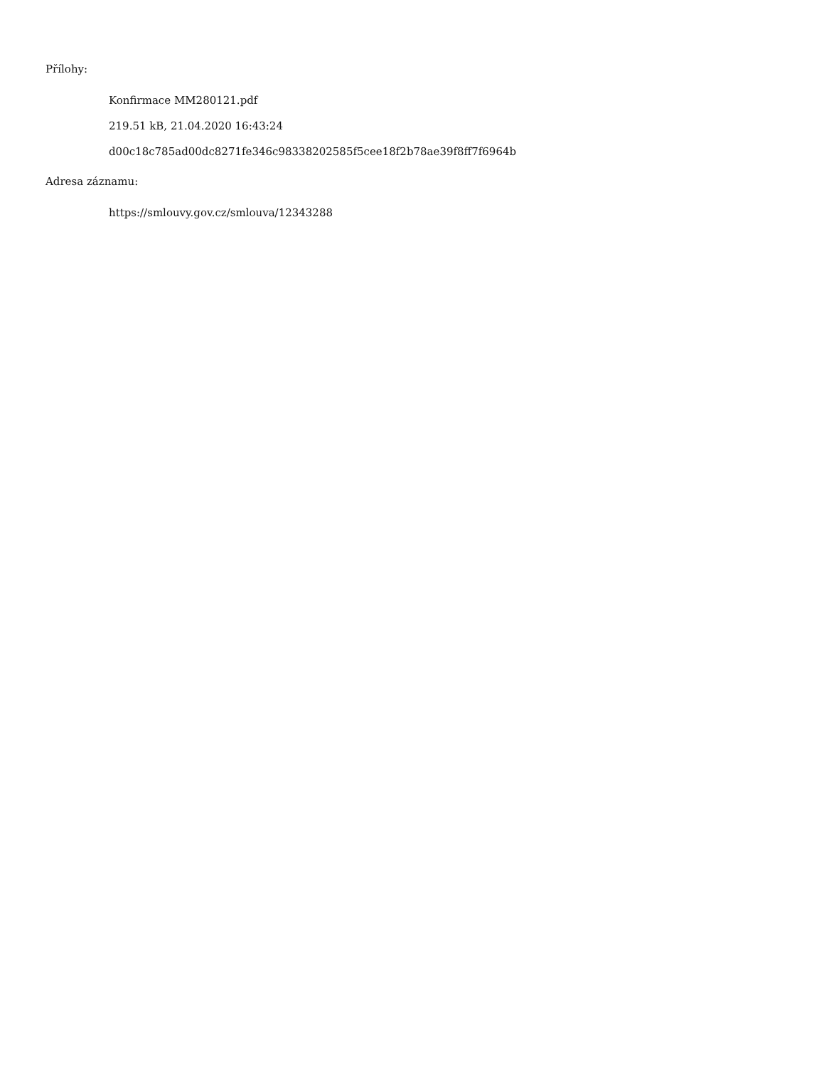Přílohy:
Konfirmace MM280121.pdf
219.51 kB, 21.04.2020 16:43:24
d00c18c785ad00dc8271fe346c98338202585f5cee18f2b78ae39f8ff7f6964b
Adresa záznamu:
https://smlouvy.gov.cz/smlouva/12343288